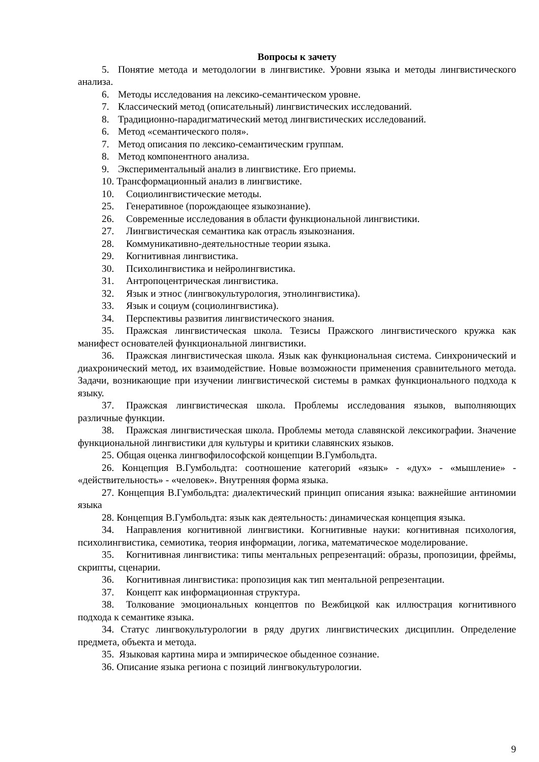Вопросы к зачету
5. Понятие метода и методологии в лингвистике. Уровни языка и методы лингвистического анализа.
6. Методы исследования на лексико-семантическом уровне.
7. Классический метод (описательный) лингвистических исследований.
8. Традиционно-парадигматический метод лингвистических исследований.
6. Метод «семантического поля».
7. Метод описания по лексико-семантическим группам.
8. Метод компонентного анализа.
9. Экспериментальный анализ в лингвистике. Его приемы.
10. Трансформационный анализ в лингвистике.
10. Социолингвистические методы.
25. Генеративное (порождающее языкознание).
26. Современные исследования в области функциональной лингвистики.
27. Лингвистическая семантика как отрасль языкознания.
28. Коммуникативно-деятельностные теории языка.
29. Когнитивная лингвистика.
30. Психолингвистика и нейролингвистика.
31. Антропоцентрическая лингвистика.
32. Язык и этнос (лингвокультурология, этнолингвистика).
33. Язык и социум (социолингвистика).
34. Перспективы развития лингвистического знания.
35. Пражская лингвистическая школа. Тезисы Пражского лингвистического кружка как манифест основателей функциональной лингвистики.
36. Пражская лингвистическая школа. Язык как функциональная система. Синхронический и диахронический метод, их взаимодействие. Новые возможности применения сравнительного метода. Задачи, возникающие при изучении лингвистической системы в рамках функционального подхода к языку.
37. Пражская лингвистическая школа. Проблемы исследования языков, выполняющих различные функции.
38. Пражская лингвистическая школа. Проблемы метода славянской лексикографии. Значение функциональной лингвистики для культуры и критики славянских языков.
25. Общая оценка лингвофилософской концепции В.Гумбольдта.
26. Концепция В.Гумбольдта: соотношение категорий «язык» - «дух» - «мышление» - «действительность» - «человек». Внутренняя форма языка.
27. Концепция В.Гумбольдта: диалектический принцип описания языка: важнейшие антиномии языка
28. Концепция В.Гумбольдта: язык как деятельность: динамическая концепция языка.
34. Направления когнитивной лингвистики. Когнитивные науки: когнитивная психология, психолингвистика, семиотика, теория информации, логика, математическое моделирование.
35. Когнитивная лингвистика: типы ментальных репрезентаций: образы, пропозиции, фреймы, скрипты, сценарии.
36. Когнитивная лингвистика: пропозиция как тип ментальной репрезентации.
37. Концепт как информационная структура.
38. Толкование эмоциональных концептов по Вежбицкой как иллюстрация когнитивного подхода к семантике языка.
34. Статус лингвокультурологии в ряду других лингвистических дисциплин. Определение предмета, объекта и метода.
35. Языковая картина мира и эмпирическое обыденное сознание.
36. Описание языка региона с позиций лингвокультурологии.
9